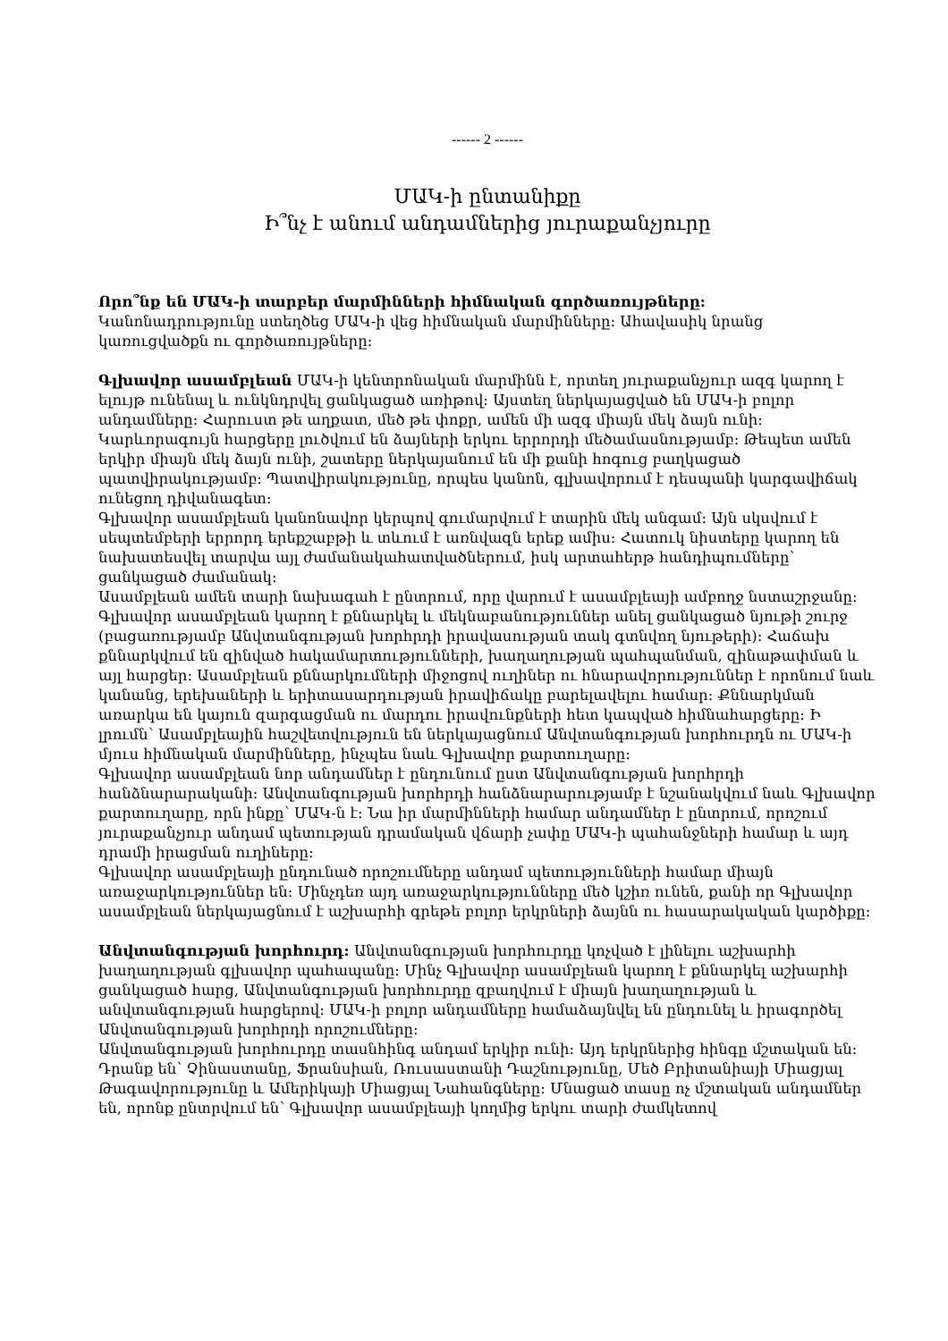------ 2 ------
ՄԱԿ-ի ընտանիքը
Ի՞նչ է անում անդամներից յուրաքանչյուրը
Որո՞նք են ՄԱԿ-ի տարբեր մարմինների հիմնական գործառույթները:
Կանոնադրությունը ստեղծեց ՄԱԿ-ի վեց հիմնական մարմինները: Ահավասիկ նրանց կառուցվածքն ու գործառույթները:
Գլխավոր ասամբլեան ՄԱԿ-ի կենտրոնական մարմինն է, որտեղ յուրաքանչյուր ազգ կարող է ելույթ ունենալ և ունկնդրվել ցանկացած առիթով: Այստեղ ներկայացված են ՄԱԿ-ի բոլոր անդամները: Հարուստ թե աղքատ, մեծ թե փոքր, ամեն մի ազգ միայն մեկ ձայն ունի: Կարևորագույն հարցերը լուծվում են ձայների երկու երրորդի մեծամասնությամբ: Թեպետ ամեն երկիր միայն մեկ ձայն ունի, շատերը ներկայանում են մի քանի հոգուց բաղկացած պատվիրակությամբ: Պատվիրակությունը, որպես կանոն, գլխավորում է դեսպանի կարգավիճակ ունեցող դիվանագետ:
Գլխավոր ասամբլեան կանոնավոր կերպով գումարվում է տարին մեկ անգամ: Այն սկսվում է սեպտեմբերի երրորդ երեքշաբթի և տևում է առնվազն երեք ամիս: Հատուկ նիստերը կարող են նախատեսվել տարվա այլ ժամանակահատվածներում, իսկ արտահերթ հանդիպումները՝ ցանկացած ժամանակ:
Ասամբլեան ամեն տարի նախագահ է ընտրում, որը վարում է ասամբլեայի ամբողջ նստաշրջանը:
Գլխավոր ասամբլեան կարող է քննարկել և մեկնաբանություններ անել ցանկացած նյութի շուրջ (բացառությամբ Անվտանգության խորհրդի իրավասության տակ գտնվող նյութերի): Հաճախ քննարկվում են զինված հակամարտությունների, խաղաղության պահպանման, զինաթափման և այլ հարցեր: Ասամբլեան քննարկումների միջոցով ուղիներ ու հնարավորություններ է որոնում նաև կանանց, երեխաների և երիտասարդության իրավիճակը բարելավելու համար: Քննարկման առարկա են կայուն զարգացման ու մարդու իրավունքների հետ կապված հիմնահարցերը: Ի լրումն՝ Ասամբլեային հաշվետվություն են ներկայացնում Անվտանգության խորհուրդն ու ՄԱԿ-ի մյուս հիմնական մարմինները, ինչպես նաև Գլխավոր քարտուղարը:
Գլխավոր ասամբլեան նոր անդամներ է ընդունում ըստ Անվտանգության խորհրդի հանձնարարականի: Անվտանգության խորհրդի հանձնարարությամբ է նշանակվում նաև Գլխավոր քարտուղարը, որն ինքը՝ ՄԱԿ-ն է: Նա իր մարմինների համար անդամներ է ընտրում, որոշում յուրաքանչյուր անդամ պետության դրամական վճարի չափը ՄԱԿ-ի պահանջների համար և այդ դրամի իրացման ուղիները:
Գլխավոր ասամբլեայի ընդունած որոշումները անդամ պետությունների համար միայն առաջարկություններ են: Մինչդեռ այդ առաջարկությունները մեծ կշիռ ունեն, քանի որ Գլխավոր ասամբլեան ներկայացնում է աշխարհի գրեթե բոլոր երկրների ձայնն ու հասարակական կարծիքը:
Անվտանգության խորհուրդ: Անվտանգության խորհուրդը կոչված է լինելու աշխարհի խաղաղության գլխավոր պահապանը: Մինչ Գլխավոր ասամբլեան կարող է քննարկել աշխարհի ցանկացած հարց, Անվտանգության խորհուրդը զբաղվում է միայն խաղաղության և անվտանգության հարցերով: ՄԱԿ-ի բոլոր անդամները համաձայնվել են ընդունել և իրագործել Անվտանգության խորհրդի որոշումները:
Անվտանգության խորհուրդը տասնհինգ անդամ երկիր ունի: Այդ երկրներից հինգը մշտական են: Դրանք են՝ Չինաստանը, Ֆրանսիան, Ռուսաստանի Դաշնությունը, Մեծ Բրիտանիայի Միացյալ Թագավորությունը և Ամերիկայի Միացյալ Նահանգները: Մնացած տասը ոչ մշտական անդամներ են, որոնք ընտրվում են՝ Գլխավոր ասամբլեայի կողմից երկու տարի ժամկետով